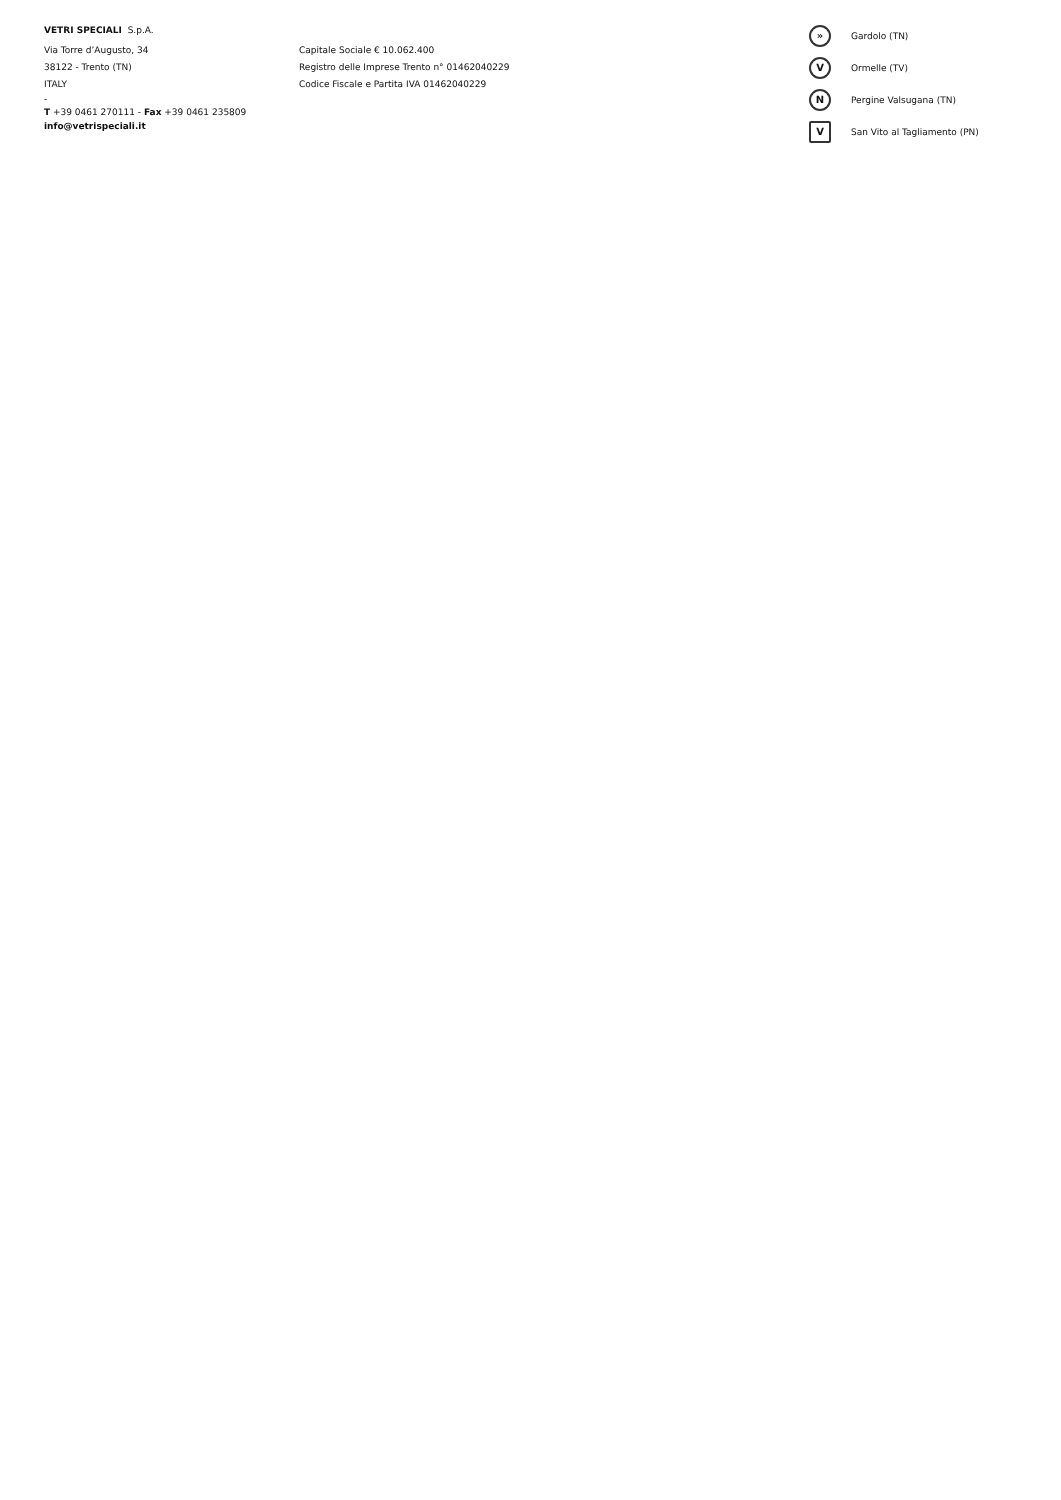VETRI SPECIALI S.p.A.
Via Torre d’Augusto, 34
38122 - Trento (TN)
ITALY
-
T +39 0461 270111 - Fax +39 0461 235809
info@vetrispeciali.it
Capitale Sociale € 10.062.400
Registro delle Imprese Trento n° 01462040229
Codice Fiscale e Partita IVA 01462040229
» Gardolo (TN)
V Ormelle (TV)
N Pergine Valsugana (TN)
V San Vito al Tagliamento (PN)